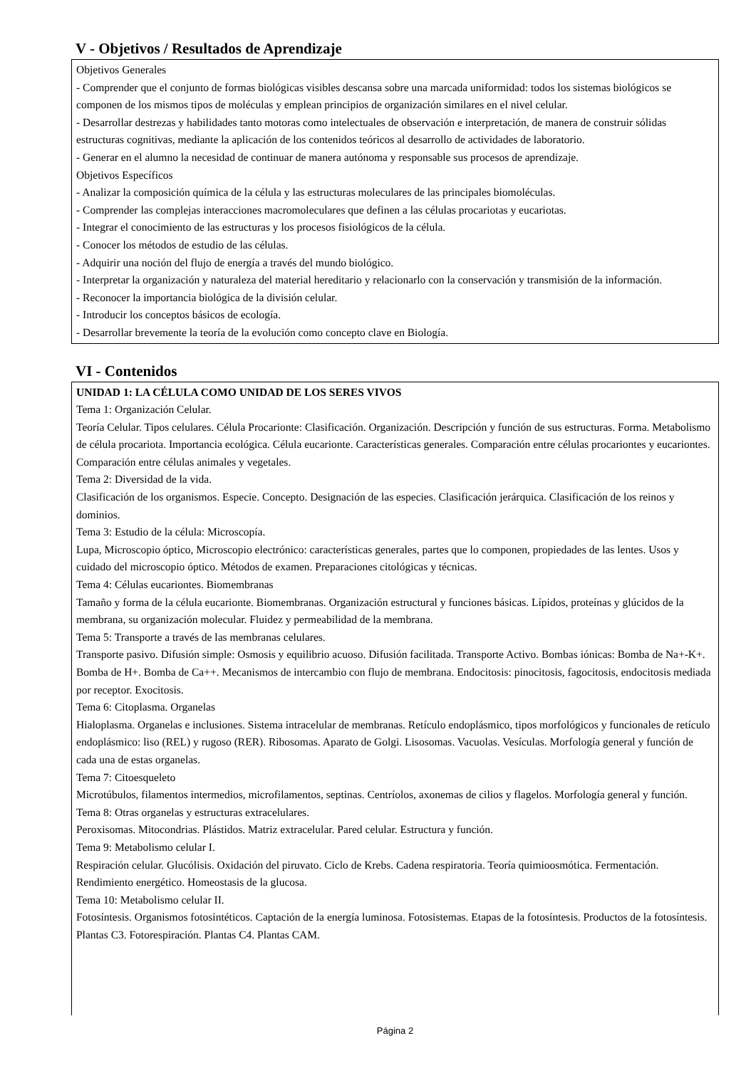V - Objetivos / Resultados de Aprendizaje
Objetivos Generales
- Comprender que el conjunto de formas biológicas visibles descansa sobre una marcada uniformidad: todos los sistemas biológicos se componen de los mismos tipos de moléculas y emplean principios de organización similares en el nivel celular.
- Desarrollar destrezas y habilidades tanto motoras como intelectuales de observación e interpretación, de manera de construir sólidas estructuras cognitivas, mediante la aplicación de los contenidos teóricos al desarrollo de actividades de laboratorio.
- Generar en el alumno la necesidad de continuar de manera autónoma y responsable sus procesos de aprendizaje.
Objetivos Específicos
- Analizar la composición química de la célula y las estructuras moleculares de las principales biomoléculas.
- Comprender las complejas interacciones macromoleculares que definen a las células procariotas y eucariotas.
- Integrar el conocimiento de las estructuras y los procesos fisiológicos de la célula.
- Conocer los métodos de estudio de las células.
- Adquirir una noción del flujo de energía a través del mundo biológico.
- Interpretar la organización y naturaleza del material hereditario y relacionarlo con la conservación y transmisión de la información.
- Reconocer la importancia biológica de la división celular.
- Introducir los conceptos básicos de ecología.
- Desarrollar brevemente la teoría de la evolución como concepto clave en Biología.
VI - Contenidos
UNIDAD 1: LA CÉLULA COMO UNIDAD DE LOS SERES VIVOS
Tema 1: Organización Celular.
Teoría Celular. Tipos celulares. Célula Procarionte: Clasificación. Organización. Descripción y función de sus estructuras. Forma. Metabolismo de célula procariota. Importancia ecológica. Célula eucarionte. Características generales. Comparación entre células procariontes y eucariontes. Comparación entre células animales y vegetales.
Tema 2: Diversidad de la vida.
Clasificación de los organismos. Especie. Concepto. Designación de las especies. Clasificación jerárquica. Clasificación de los reinos y dominios.
Tema 3: Estudio de la célula: Microscopía.
Lupa, Microscopio óptico, Microscopio electrónico: características generales, partes que lo componen, propiedades de las lentes. Usos y cuidado del microscopio óptico. Métodos de examen. Preparaciones citológicas y técnicas.
Tema 4: Células eucariontes. Biomembranas
Tamaño y forma de la célula eucarionte. Biomembranas. Organización estructural y funciones básicas. Lípidos, proteínas y glúcidos de la membrana, su organización molecular. Fluidez y permeabilidad de la membrana.
Tema 5: Transporte a través de las membranas celulares.
Transporte pasivo. Difusión simple: Osmosis y equilibrio acuoso. Difusión facilitada. Transporte Activo. Bombas iónicas: Bomba de Na+-K+. Bomba de H+. Bomba de Ca++. Mecanismos de intercambio con flujo de membrana. Endocitosis: pinocitosis, fagocitosis, endocitosis mediada por receptor. Exocitosis.
Tema 6: Citoplasma. Organelas
Hialoplasma. Organelas e inclusiones. Sistema intracelular de membranas. Retículo endoplásmico, tipos morfológicos y funcionales de retículo endoplásmico: liso (REL) y rugoso (RER). Ribosomas. Aparato de Golgi. Lisosomas. Vacuolas. Vesículas. Morfología general y función de cada una de estas organelas.
Tema 7: Citoesqueleto
Microtúbulos, filamentos intermedios, microfilamentos, septinas. Centríolos, axonemas de cilios y flagelos. Morfología general y función.
Tema 8: Otras organelas y estructuras extracelulares.
Peroxisomas. Mitocondrias. Plástidos. Matriz extracelular. Pared celular. Estructura y función.
Tema 9: Metabolismo celular I.
Respiración celular. Glucólisis. Oxidación del piruvato. Ciclo de Krebs. Cadena respiratoria. Teoría quimioosmótica. Fermentación. Rendimiento energético. Homeostasis de la glucosa.
Tema 10: Metabolismo celular II.
Fotosíntesis. Organismos fotosintéticos. Captación de la energía luminosa. Fotosistemas. Etapas de la fotosíntesis. Productos de la fotosíntesis. Plantas C3. Fotorespiración. Plantas C4. Plantas CAM.
Página 2